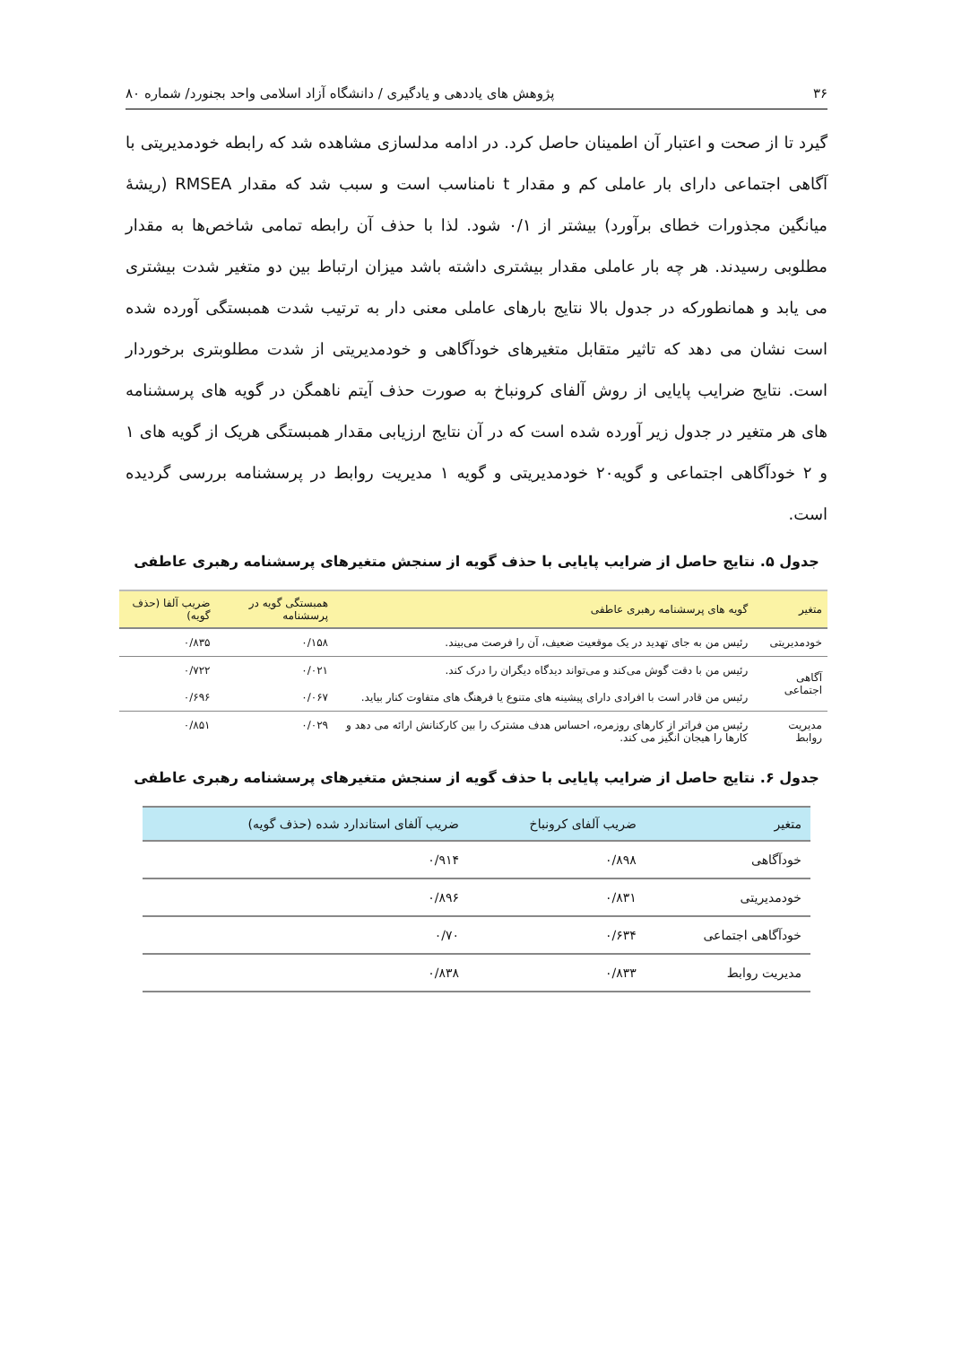۳۶ پژوهش های یاددهی و یادگیری / دانشگاه آزاد اسلامی واحد بجنورد/ شماره ۸۰
گیرد تا از صحت و اعتبار آن اطمینان حاصل کرد. در ادامه مدلسازی مشاهده شد که رابطه خودمدیریتی با آگاهی اجتماعی دارای بار عاملی کم و مقدار t نامناسب است و سبب شد که مقدار RMSEA (ریشهٔ میانگین مجذورات خطای برآورد) بیشتر از ۰/۱ شود. لذا با حذف آن رابطه تمامی شاخص‌ها به مقدار مطلوبی رسیدند. هر چه بار عاملی مقدار بیشتری داشته باشد میزان ارتباط بین دو متغیر شدت بیشتری می یابد و همانطورکه در جدول بالا نتایج بارهای عاملی معنی دار به ترتیب شدت همبستگی آورده شده است نشان می دهد که تاثیر متقابل متغیرهای خودآگاهی و خودمدیریتی از شدت مطلوبتری برخوردار است. نتایج ضرایب پایایی از روش آلفای کرونباخ به صورت حذف آیتم ناهمگن در گویه های پرسشنامه های هر متغیر در جدول زیر آورده شده است که در آن نتایج ارزیابی مقدار همبستگی هریک از گویه های ۱ و ۲ خودآگاهی اجتماعی و گویه۲۰ خودمدیریتی و گویه ۱ مدیریت روابط در پرسشنامه بررسی گردیده است.
جدول ۵. نتایج حاصل از ضرایب پایایی با حذف گویه از سنجش متغیرهای پرسشنامه رهبری عاطفی
| متغیر | گویه های پرسشنامه رهبری عاطفی | همبستگی گویه در پرسشنامه | ضریب آلفا (حذف گویه) |
| --- | --- | --- | --- |
| خودمدیریتی | رئیس من به جای تهدید در یک موقعیت ضعیف، آن را فرصت می‌بیند. | ۰/۱۵۸ | ۰/۸۳۵ |
| آگاهی اجتماعی | رئیس من با دقت گوش می‌کند و می‌تواند دیدگاه دیگران را درک کند. | ۰/۰۲۱ | ۰/۷۲۲ |
| | رئیس من قادر است با افرادی دارای پیشینه های متنوع یا فرهنگ های متفاوت کنار بیاید. | ۰/۰۶۷ | ۰/۶۹۶ |
| مدیریت روابط | رئیس من فراتر از کارهای روزمره، احساس هدف مشترک را بین کارکنانش ارائه می دهد و کارها را هیجان انگیز می کند. | ۰/۰۲۹ | ۰/۸۵۱ |
جدول ۶. نتایج حاصل از ضرایب پایایی با حذف گویه از سنجش متغیرهای پرسشنامه رهبری عاطفی
| متغیر | ضریب آلفای کرونباخ | ضریب آلفای استاندارد شده (حذف گویه) |
| --- | --- | --- |
| خودآگاهی | ۰/۸۹۸ | ۰/۹۱۴ |
| خودمدیریتی | ۰/۸۳۱ | ۰/۸۹۶ |
| خودآگاهی اجتماعی | ۰/۶۳۴ | ۰/۷۰ |
| مدیریت روابط | ۰/۸۳۳ | ۰/۸۳۸ |